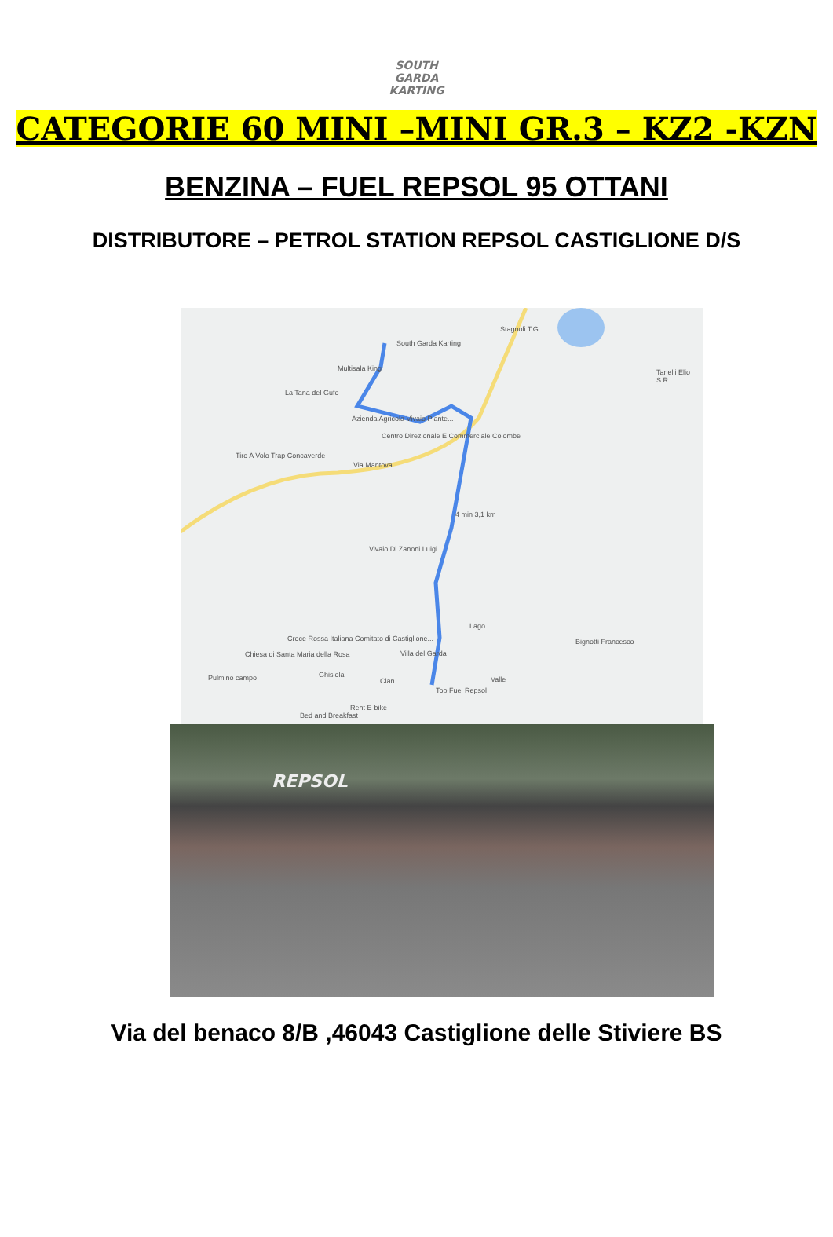SOUTH
GARDA
KARTING
CATEGORIE 60 MINI –MINI GR.3 – KZ2 -KZN
BENZINA – FUEL REPSOL 95 OTTANI
DISTRIBUTORE – PETROL STATION REPSOL CASTIGLIONE D/S
South Garda Karting
Multisala King
La Tana del Gufo
Azienda Agricola Vivaio Piante...
Centro Direzionale E Commerciale Colombe
Tiro A Volo Trap Concaverde
Via Mantova
Stagnoli T.G.
Tanelli Elio S.R
4 min 3,1 km
Vivaio Di Zanoni Luigi
Lago
Croce Rossa Italiana Comitato di Castiglione...
Chiesa di Santa Maria della Rosa Villa del Garda
Bignotti Francesco
Pulmino campo Ghisiola
Clan Valle
Top Fuel Repsol
Rent E-bike
Bed and Breakfast
REPSOL
Via del benaco 8/B ,46043 Castiglione delle Stiviere BS